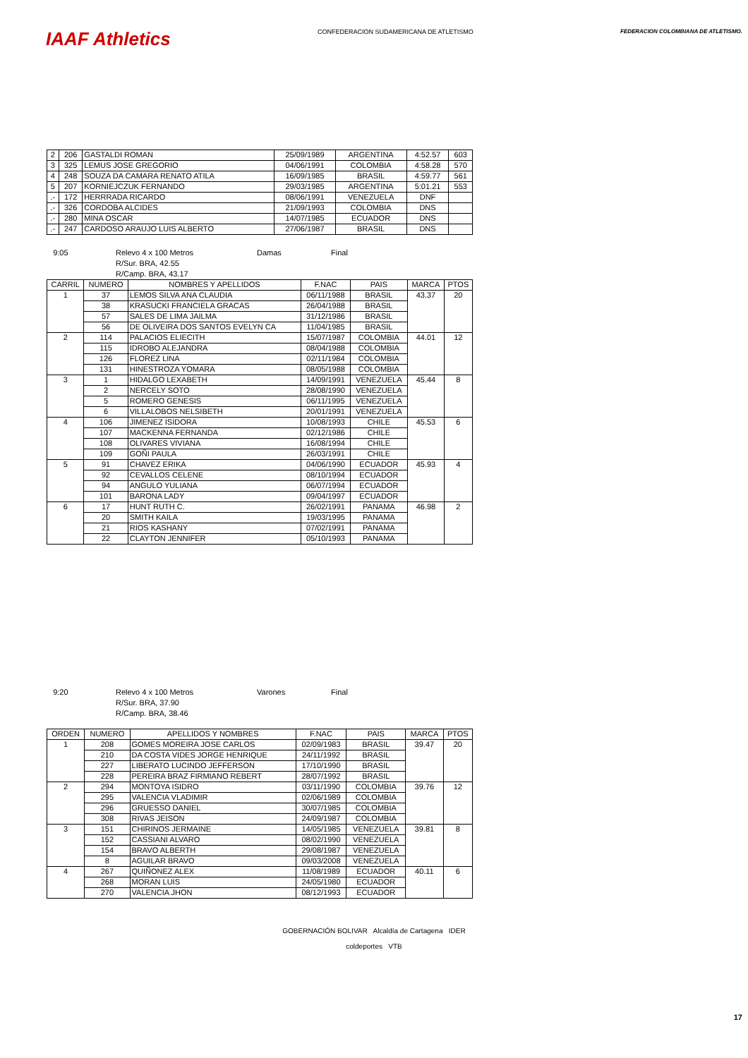IAAF Athletics
CONFEDERACION SUDAMERICANA DE ATLETISMO
FEDERACION COLOMBIANA DE ATLETISMO.
| 2 | 206 | GASTALDI ROMAN | 25/09/1989 | ARGENTINA | 4:52.57 | 603 |
| 3 | 325 | LEMUS JOSE GREGORIO | 04/06/1991 | COLOMBIA | 4:58.28 | 570 |
| 4 | 248 | SOUZA DA CAMARA RENATO ATILA | 16/09/1985 | BRASIL | 4:59.77 | 561 |
| 5 | 207 | KORNIEJCZUK FERNANDO | 29/03/1985 | ARGENTINA | 5:01.21 | 553 |
| .- | 172 | HERRRADA RICARDO | 08/06/1991 | VENEZUELA | DNF | |
| .- | 326 | CORDOBA ALCIDES | 21/09/1993 | COLOMBIA | DNS | |
| .- | 280 | MINA OSCAR | 14/07/1985 | ECUADOR | DNS | |
| .- | 247 | CARDOSO ARAUJO LUIS ALBERTO | 27/06/1987 | BRASIL | DNS | |
9:05 Relevo 4 x 100 Metros Damas Final R/Sur. BRA, 42.55 R/Camp. BRA, 43.17
| CARRIL | NUMERO | NOMBRES Y APELLIDOS | F.NAC | PAIS | MARCA | PTOS |
| --- | --- | --- | --- | --- | --- | --- |
| 1 | 37 | LEMOS SILVA ANA CLAUDIA | 06/11/1988 | BRASIL | 43.37 | 20 |
| | 38 | KRASUCKI FRANCIELA GRACAS | 26/04/1988 | BRASIL | | |
| | 57 | SALES DE LIMA JAILMA | 31/12/1986 | BRASIL | | |
| | 56 | DE OLIVEIRA DOS SANTOS EVELYN CA | 11/04/1985 | BRASIL | | |
| 2 | 114 | PALACIOS ELIECITH | 15/07/1987 | COLOMBIA | 44.01 | 12 |
| | 115 | IDROBO ALEJANDRA | 08/04/1988 | COLOMBIA | | |
| | 126 | FLOREZ LINA | 02/11/1984 | COLOMBIA | | |
| | 131 | HINESTROZA YOMARA | 08/05/1988 | COLOMBIA | | |
| 3 | 1 | HIDALGO LEXABETH | 14/09/1991 | VENEZUELA | 45.44 | 8 |
| | 2 | NERCELY SOTO | 28/08/1990 | VENEZUELA | | |
| | 5 | ROMERO GENESIS | 06/11/1995 | VENEZUELA | | |
| | 6 | VILLALOBOS NELSIBETH | 20/01/1991 | VENEZUELA | | |
| 4 | 106 | JIMENEZ ISIDORA | 10/08/1993 | CHILE | 45.53 | 6 |
| | 107 | MACKENNA FERNANDA | 02/12/1986 | CHILE | | |
| | 108 | OLIVARES VIVIANA | 16/08/1994 | CHILE | | |
| | 109 | GOÑI PAULA | 26/03/1991 | CHILE | | |
| 5 | 91 | CHAVEZ ERIKA | 04/06/1990 | ECUADOR | 45.93 | 4 |
| | 92 | CEVALLOS CELENE | 08/10/1994 | ECUADOR | | |
| | 94 | ANGULO YULIANA | 06/07/1994 | ECUADOR | | |
| | 101 | BARONA LADY | 09/04/1997 | ECUADOR | | |
| 6 | 17 | HUNT RUTH C. | 26/02/1991 | PANAMA | 46.98 | 2 |
| | 20 | SMITH KAILA | 19/03/1995 | PANAMA | | |
| | 21 | RIOS KASHANY | 07/02/1991 | PANAMA | | |
| | 22 | CLAYTON JENNIFER | 05/10/1993 | PANAMA | | |
9:20 Relevo 4 x 100 Metros Varones Final R/Sur. BRA, 37.90 R/Camp. BRA, 38.46
| ORDEN | NUMERO | APELLIDOS Y NOMBRES | F.NAC | PAIS | MARCA | PTOS |
| --- | --- | --- | --- | --- | --- | --- |
| 1 | 208 | GOMES MOREIRA JOSE CARLOS | 02/09/1983 | BRASIL | 39.47 | 20 |
| | 210 | DA COSTA VIDES JORGE HENRIQUE | 24/11/1992 | BRASIL | | |
| | 227 | LIBERATO LUCINDO JEFFERSON | 17/10/1990 | BRASIL | | |
| | 228 | PEREIRA BRAZ FIRMIANO REBERT | 28/07/1992 | BRASIL | | |
| 2 | 294 | MONTOYA ISIDRO | 03/11/1990 | COLOMBIA | 39.76 | 12 |
| | 295 | VALENCIA VLADIMIR | 02/06/1989 | COLOMBIA | | |
| | 296 | GRUESSO DANIEL | 30/07/1985 | COLOMBIA | | |
| | 308 | RIVAS JEISON | 24/09/1987 | COLOMBIA | | |
| 3 | 151 | CHIRINOS JERMAINE | 14/05/1985 | VENEZUELA | 39.81 | 8 |
| | 152 | CASSIANI ALVARO | 08/02/1990 | VENEZUELA | | |
| | 154 | BRAVO ALBERTH | 29/08/1987 | VENEZUELA | | |
| | 8 | AGUILAR BRAVO | 09/03/2008 | VENEZUELA | | |
| 4 | 267 | QUIÑONEZ ALEX | 11/08/1989 | ECUADOR | 40.11 | 6 |
| | 268 | MORAN LUIS | 24/05/1980 | ECUADOR | | |
| | 270 | VALENCIA JHON | 08/12/1993 | ECUADOR | | |
GOBERNACIÓN BOLIVAR Alcaldía de Cartagena IDER
coldeportes VTB
17